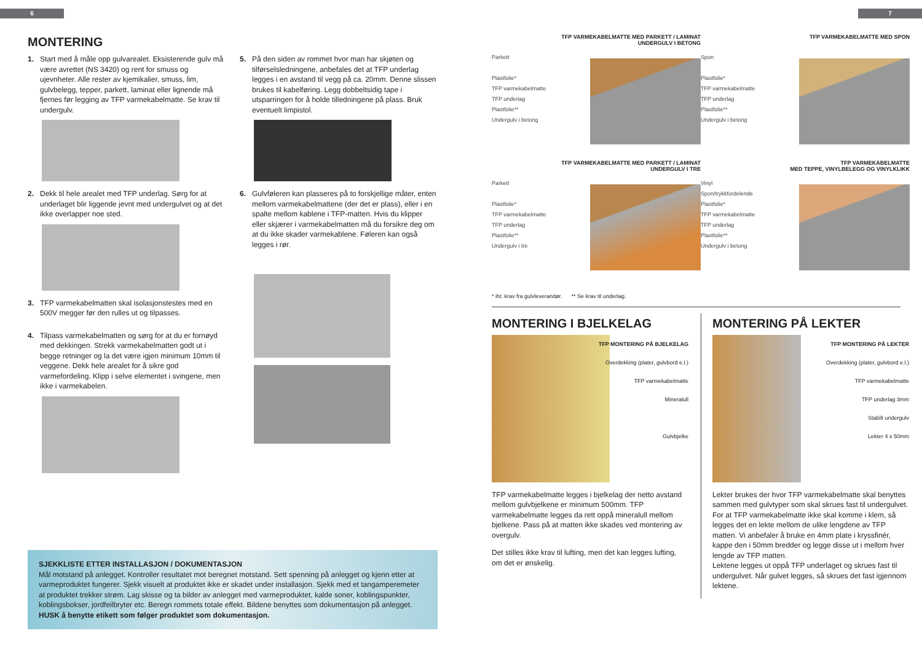6 7
MONTERING
1. Start med å måle opp gulvarealet. Eksisterende gulv må være avrettet (NS 3420) og rent for smuss og ujevnheter. Alle rester av kjemikalier, smuss, lim, gulvbelegg, tepper, parkett, laminat eller lignende må fjernes før legging av TFP varmekabelmatte. Se krav til undergulv.
2. Dekk til hele arealet med TFP underlag. Sørg for at underlaget blir liggende jevnt med undergulvet og at det ikke overlapper noe sted.
3. TFP varmekabelmatten skal isolasjonstestes med en 500V megger før den rulles ut og tilpasses.
4. Tilpass varmekabelmatten og sørg for at du er fornøyd med dekkingen. Strekk varmekabelmatten godt ut i begge retninger og la det være igjen minimum 10mm til veggene. Dekk hele arealet for å sikre god varmefordeling. Klipp i selve elementet i svingene, men ikke i varmekabelen.
5. På den siden av rommet hvor man har skjøten og tilførselsledningene, anbefales det at TFP underlag legges i en avstand til vegg på ca. 20mm. Denne slissen brukes til kabelføring. Legg dobbeltsidig tape i utsparringen for å holde tilledningene på plass. Bruk eventuelt limpistol.
6. Gulvføleren kan plasseres på to forskjellige måter, enten mellom varmekabelmattene (der det er plass), eller i en spalte mellom kablene i TFP-matten. Hvis du klipper eller skjærer i varmekabelmatten må du forsikre deg om at du ikke skader varmekablene. Føleren kan også legges i rør.
SJEKKLISTE ETTER INSTALLASJON / DOKUMENTASJON
Mål motstand på anlegget. Kontroller resultatet mot beregnet motstand. Sett spenning på anlegget og kjenn etter at varmeproduktet fungerer. Sjekk visuelt at produktet ikke er skadet under installasjon. Sjekk med et tangamperemeter at produktet trekker strøm. Lag skisse og ta bilder av anlegget med varmeproduktet, kalde soner, koblingspunkter, koblingsbokser, jordfeilbryter etc. Beregn rommets totale effekt. Bildene benyttes som dokumentasjon på anlegget.
HUSK å benytte etikett som følger produktet som dokumentasjon.
TFP VARMEKABELMATTE MED PARKETT / LAMINAT
UNDERGULV I BETONG
Parkett
Plastfolie*
TFP varmekabelmatte
TFP underlag
Plastfolie**
Undergulv i betong
TFP VARMEKABELMATTE MED SPON
Spon
Plastfolie*
TFP varmekabelmatte
TFP underlag
Plastfolie**
Undergulv i betong
TFP VARMEKABELMATTE MED PARKETT / LAMINAT
UNDERGULV I TRE
Parkett
Plastfolie*
TFP varmekabelmatte
TFP underlag
Plastfolie**
Undergulv i tre
TFP VARMEKABELMATTE
MED TEPPE, VINYLBELEGG OG VINYLKLIKK
Vinyl
Spon/trykkfordelende
Plastfolie*
TFP varmekabelmatte
TFP underlag
Plastfolie**
Undergulv i betong
* iht. krav fra gulvleverandør. ** Se krav til underlag.
MONTERING I BJELKELAG
TFP MONTERING PÅ BJELKELAG
Overdekking (plater, gulvbord e.l.)
TFP varmekabelmatte
Mineralull
Gulvbjelke
TFP varmekabelmatte legges i bjelkelag der netto avstand mellom gulvbjelkene er minimum 500mm. TFP varmekabelmatte legges da rett oppå mineralull mellom bjelkene. Pass på at matten ikke skades ved montering av overgulv.
Det stilles ikke krav til lufting, men det kan legges lufting, om det er ønskelig.
MONTERING PÅ LEKTER
TFP MONTERING PÅ LEKTER
Overdekking (plater, gulvbord e.l.)
TFP varmekabelmatte
TFP underlag 3mm
Stabilt undergulv
Lekter 4 x 50mm
Lekter brukes der hvor TFP varmekabelmatte skal benyttes sammen med gulvtyper som skal skrues fast til undergulvet. For at TFP varmekabelmatte ikke skal komme i klem, så legges det en lekte mellom de ulike lengdene av TFP matten. Vi anbefaler å bruke en 4mm plate i kryssfinér, kappe den i 50mm bredder og legge disse ut i mellom hver lengde av TFP matten.
Lektene legges ut oppå TFP underlaget og skrues fast til undergulvet. Når gulvet legges, så skrues det fast igjennom lektene.